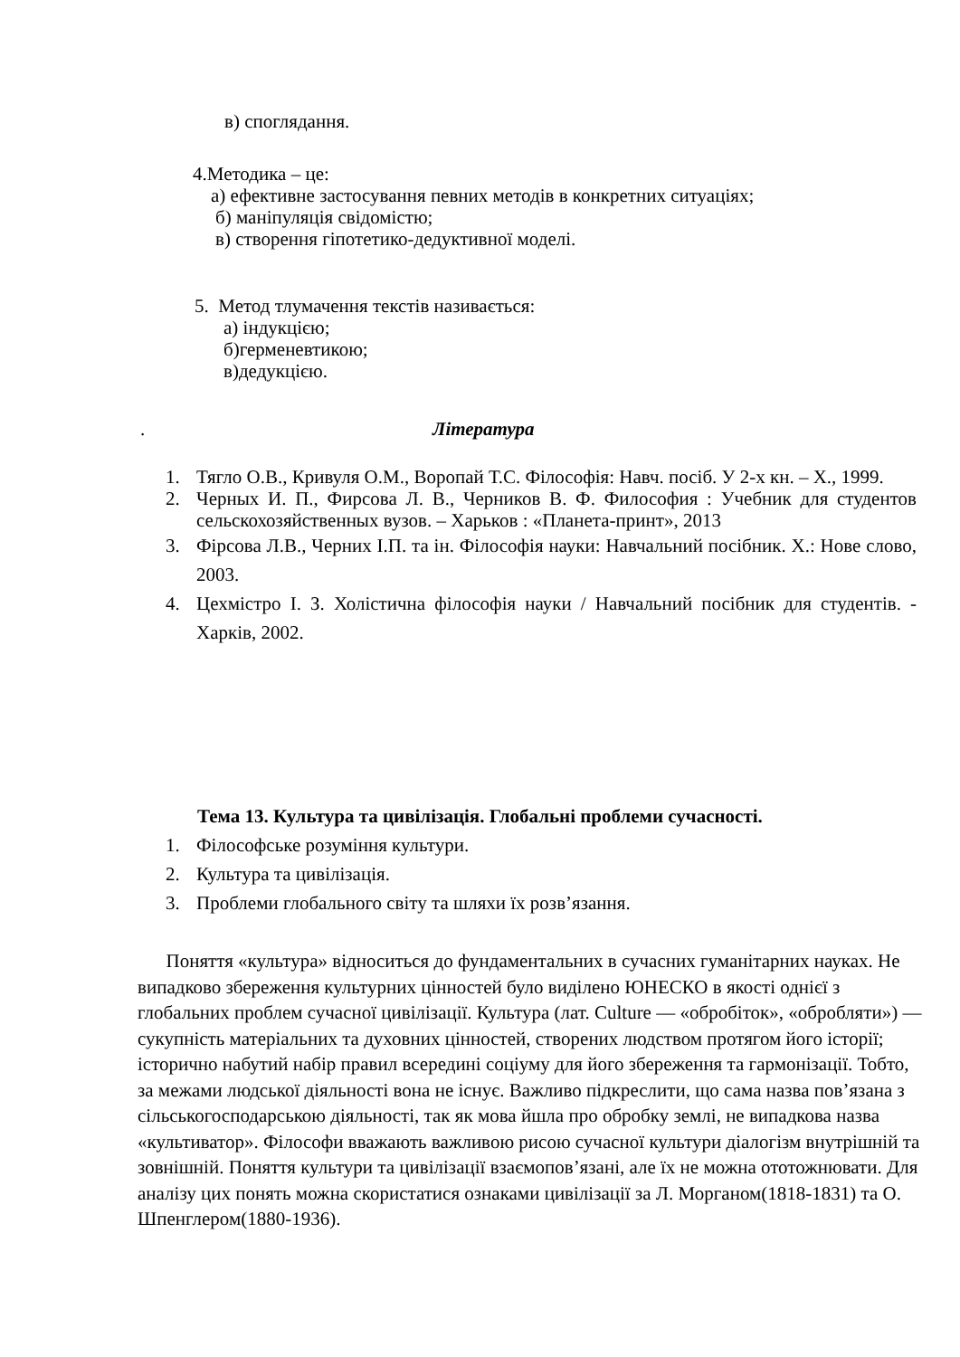в) споглядання.
4.Методика – це:
а) ефективне застосування певних методів в конкретних ситуаціях;
б) маніпуляція свідомістю;
в) створення гіпотетико-дедуктивної моделі.
5. Метод тлумачення текстів називається:
а) індукцією;
б)герменевтикою;
в)дедукцією.
. Література
1. Тягло О.В., Кривуля О.М., Воропай Т.С. Філософія: Навч. посіб. У 2-х кн. – Х., 1999.
2. Черных И. П., Фирсова Л. В., Черников В. Ф. Философия : Учебник для студентов сельскохозяйственных вузов. – Харьков : «Планета-принт», 2013
3. Фірсова Л.В., Черних І.П. та ін. Філософія науки: Навчальний посібник. Х.: Нове слово, 2003.
4. Цехмістро І. З. Холістична філософія науки / Навчальний посібник для студентів. - Харків, 2002.
Тема 13. Культура та цивілізація. Глобальні проблеми сучасності.
1. Філософське розуміння культури.
2. Культура та цивілізація.
3. Проблеми глобального світу та шляхи їх розв’язання.
Поняття «культура» відноситься до фундаментальних в сучасних гуманітарних науках. Не випадково збереження культурних цінностей було виділено ЮНЕСКО в якості однієї з глобальних проблем сучасної цивілізації. Культура (лат. Culture — «обробіток», «обробляти») — сукупність матеріальних та духовних цінностей, створених людством протягом його історії; історично набутий набір правил всередині соціуму для його збереження та гармонізації. Тобто, за межами людської діяльності вона не існує. Важливо підкреслити, що сама назва пов’язана з сільськогосподарською діяльності, так як мова йшла про обробку землі, не випадкова назва «культиватор». Філософи вважають важливою рисою сучасної культури діалогізм внутрішній та зовнішній. Поняття культури та цивілізації взаємопов’язані, але їх не можна ототожнювати. Для аналізу цих понять можна скористатися ознаками цивілізації за Л. Морганом(1818-1831) та О. Шпенглером(1880-1936).